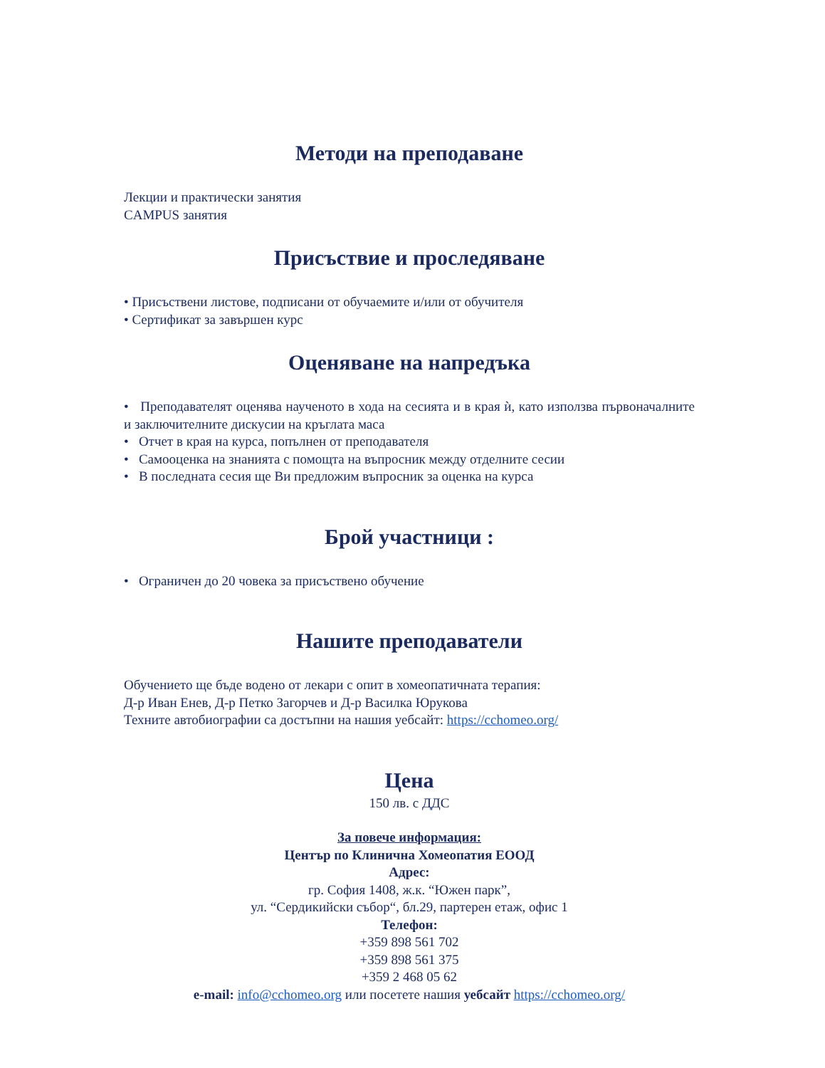Методи на преподаване
Лекции и практически занятия
CAMPUS занятия
Присъствие и проследяване
• Присъствени листове, подписани от обучаемите и/или от обучителя
• Сертификат за завършен курс
Оценяване на напредъка
• Преподавателят оценява наученото в хода на сесията и в края ѝ, като използва първоначалните и заключителните дискусии на кръглата маса
• Отчет в края на курса, попълнен от преподавателя
• Самооценка на знанията с помощта на въпросник между отделните сесии
• В последната сесия ще Ви предложим въпросник за оценка на курса
Брой участници :
• Ограничен до 20 човека за присъствено обучение
Нашите преподаватели
Обучението ще бъде водено от лекари с опит в хомеопатичната терапия:
Д-р Иван Енев, Д-р Петко Загорчев и Д-р Василка Юрукова
Техните автобиографии са достъпни на нашия уебсайт: https://cchomeo.org/
Цена
150 лв. с ДДС
За повече информация:
Център по Клинична Хомеопатия ЕООД
Адрес:
гр. София 1408, ж.к. “Южен парк”,
ул. “Сердикийски събор“, бл.29, партерен етаж, офис 1
Телефон:
+359 898 561 702
+359 898 561 375
+359 2 468 05 62
e-mail: info@cchomeo.org или посетете нашия уебсайт https://cchomeo.org/